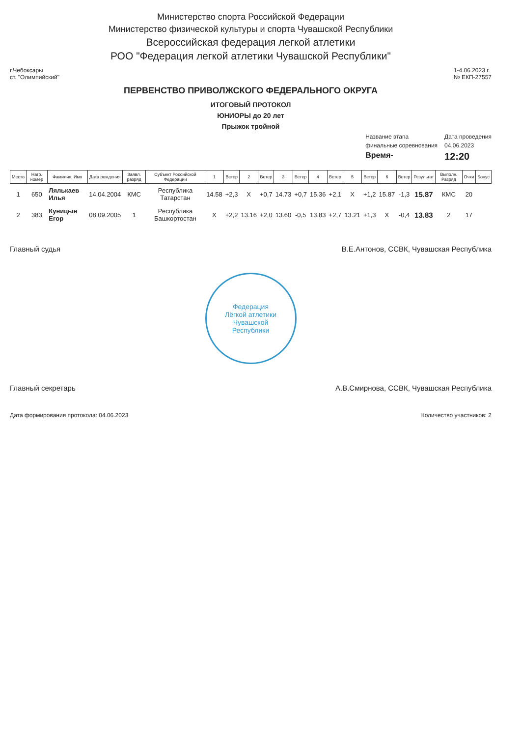Министерство спорта Российской Федерации
Министерство физической культуры и спорта Чувашской Республики
Всероссийская федерация легкой атлетики
РОО "Федерация легкой атлетики Чувашской Республики"
г.Чебоксары
ст. "Олимпийский"
1-4.06.2023 г.
№ ЕКП-27557
ПЕРВЕНСТВО ПРИВОЛЖСКОГО ФЕДЕРАЛЬНОГО ОКРУГА
ИТОГОВЫЙ ПРОТОКОЛ
ЮНИОРЫ до 20 лет
Прыжок тройной
Название этапа
Дата проведения
финальные соревнования
04.06.2023
Время-
12:20
| Место | Нагр. номер | Фамилия, Имя | Дата рождения | Заявл. разряд | Субъект Российской Федерации | 1 | Ветер | 2 | Ветер | 3 | Ветер | 4 | Ветер | 5 | Ветер | 6 | Ветер | Результат | Выполн. Разряд | Очки | Бонус |
| --- | --- | --- | --- | --- | --- | --- | --- | --- | --- | --- | --- | --- | --- | --- | --- | --- | --- | --- | --- | --- | --- |
| 1 | 650 | Лялькаев Илья | 14.04.2004 | КМС | Республика Татарстан | 14.58 | +2,3 | X | +0,7 | 14.73 | +0,7 | 15.36 | +2,1 | X | +1,2 | 15.87 | -1,3 | 15.87 | КМС | 20 | |
| 2 | 383 | Куницын Егор | 08.09.2005 | 1 | Республика Башкортостан | X | +2,2 | 13.16 | +2,0 | 13.60 | -0,5 | 13.83 | +2,7 | 13.21 | +1,3 | X | -0,4 | 13.83 | 2 | 17 | |
Главный судья В.Е.Антонов, ССВК, Чувашская Республика
Федерация
Лёгкой атлетики
Чувашской
Республики
Главный секретарь А.В.Смирнова, ССВК, Чувашская Республика
Дата формирования протокола: 04.06.2023 Количество участников: 2